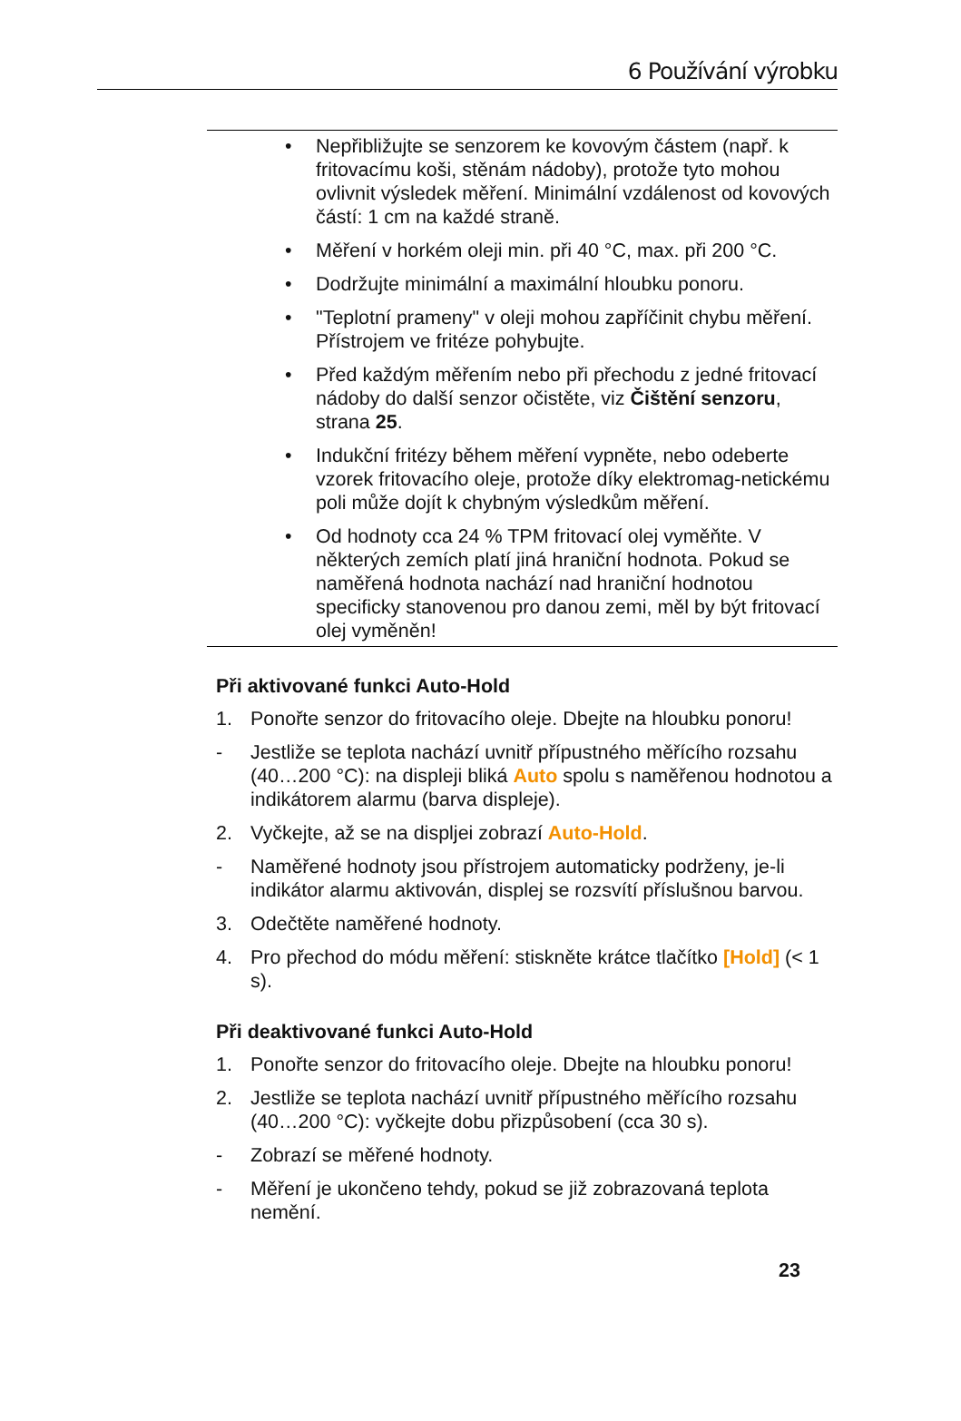6 Používání výrobku
• Nepřibližujte se senzorem ke kovovým částem (např. k fritovacímu koši, stěnám nádoby), protože tyto mohou ovlivnit výsledek měření. Minimální vzdálenost od kovových částí: 1 cm na každé straně.
• Měření v horkém oleji min. při 40 °C, max. při 200 °C.
• Dodržujte minimální a maximální hloubku ponoru.
• "Teplotní prameny" v oleji mohou zapříčinit chybu měření. Přístrojem ve fritéze pohybujte.
• Před každým měřením nebo při přechodu z jedné fritovací nádoby do další senzor očistěte, viz Čištění senzoru, strana 25.
• Indukční fritézy během měření vypněte, nebo odeberte vzorek fritovacího oleje, protože díky elektromag-netickému poli může dojít k chybným výsledkům měření.
• Od hodnoty cca 24 % TPM fritovací olej vyměňte. V některých zemích platí jiná hraniční hodnota. Pokud se naměřená hodnota nachází nad hraniční hodnotou specificky stanovenou pro danou zemi, měl by být fritovací olej vyměněn!
Při aktivované funkci Auto-Hold
1. Ponořte senzor do fritovacího oleje. Dbejte na hloubku ponoru!
- Jestliže se teplota nachází uvnitř přípustného měřícího rozsahu (40…200 °C): na displeji bliká Auto spolu s naměřenou hodnotou a indikátorem alarmu (barva displeje).
2. Vyčkejte, až se na displjei zobrazí Auto-Hold.
- Naměřené hodnoty jsou přístrojem automaticky podrženy, je-li indikátor alarmu aktivován, displej se rozsvítí příslušnou barvou.
3. Odečtěte naměřené hodnoty.
4. Pro přechod do módu měření: stiskněte krátce tlačítko [Hold] (< 1 s).
Při deaktivované funkci Auto-Hold
1. Ponořte senzor do fritovacího oleje. Dbejte na hloubku ponoru!
2. Jestliže se teplota nachází uvnitř přípustného měřícího rozsahu (40…200 °C): vyčkejte dobu přizpůsobení (cca 30 s).
- Zobrazí se měřené hodnoty.
- Měření je ukončeno tehdy, pokud se již zobrazovaná teplota nemění.
23